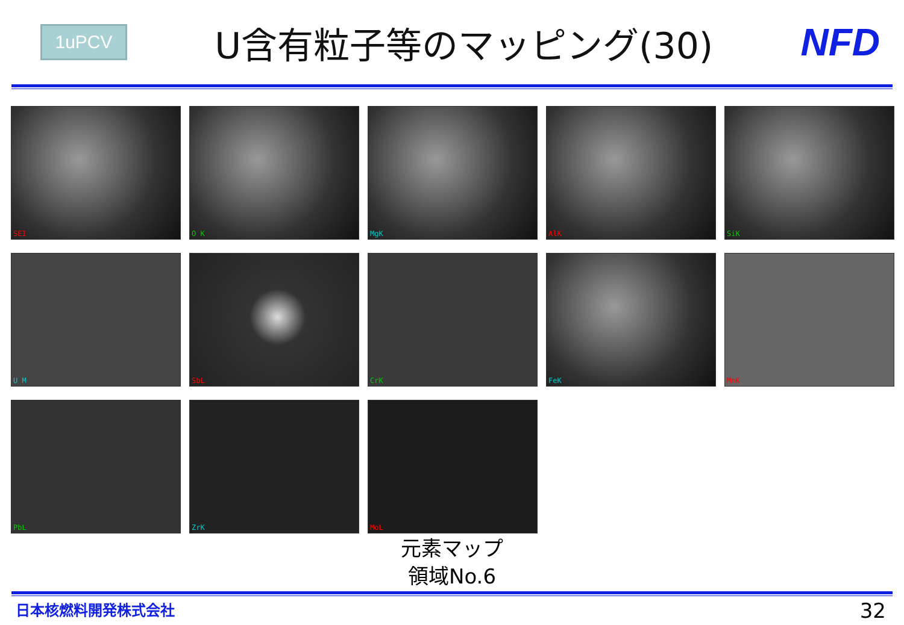1uPCV
U含有粒子等のマッピング(30) NFD
SEI
O K
MgK
AlK
SiK
U M
SbL
CrK
FeK
MnK
PbL
ZrK
MoL
元素マップ
領域No.6
日本核燃料開発株式会社 32